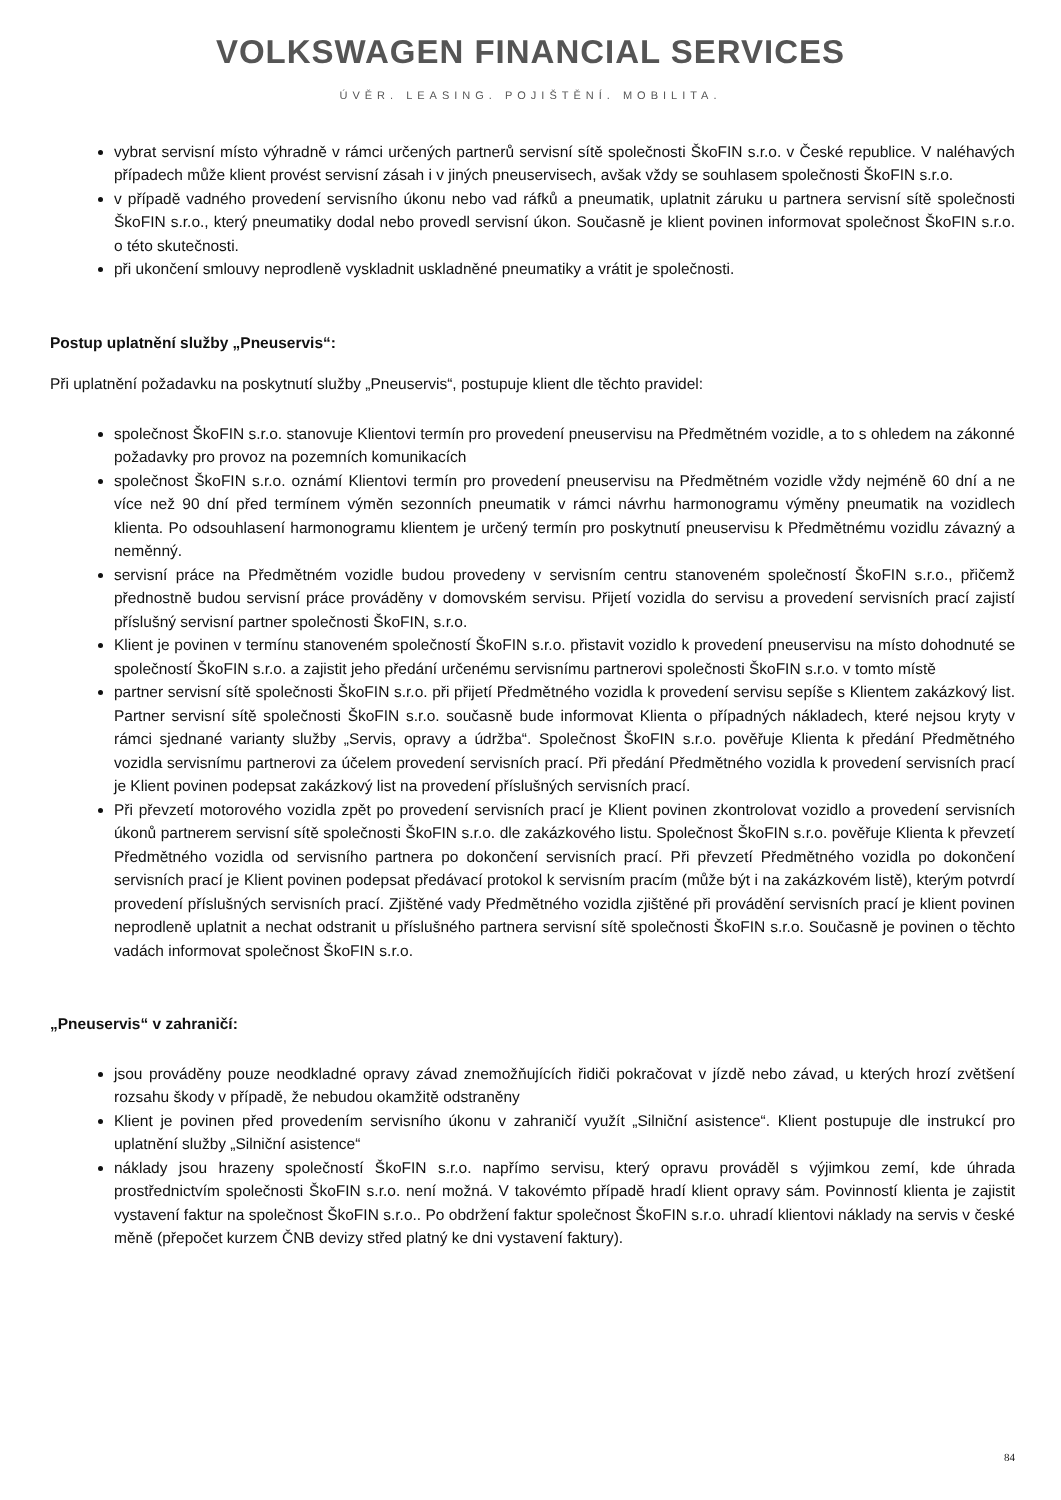VOLKSWAGEN FINANCIAL SERVICES
ÚVĚR. LEASING. POJIŠTĚNÍ. MOBILITA.
vybrat servisní místo výhradně v rámci určených partnerů servisní sítě společnosti ŠkoFIN s.r.o. v České republice. V naléhavých případech může klient provést servisní zásah i v jiných pneuservisech, avšak vždy se souhlasem společnosti ŠkoFIN s.r.o.
v případě vadného provedení servisního úkonu nebo vad ráfků a pneumatik, uplatnit záruku u partnera servisní sítě společnosti ŠkoFIN s.r.o., který pneumatiky dodal nebo provedl servisní úkon. Současně je klient povinen informovat společnost ŠkoFIN s.r.o. o této skutečnosti.
při ukončení smlouvy neprodleně vyskladnit uskladněné pneumatiky a vrátit je společnosti.
Postup uplatnění služby „Pneuservis“:
Při uplatnění požadavku na poskytnutí služby „Pneuservis“, postupuje klient dle těchto pravidel:
společnost ŠkoFIN s.r.o. stanovuje Klientovi termín pro provedení pneuservisu na Předmětném vozidle, a to s ohledem na zákonné požadavky pro provoz na pozemních komunikacích
společnost ŠkoFIN s.r.o. oznámí Klientovi termín pro provedení pneuservisu na Předmětném vozidle vždy nejméně 60 dní a ne více než 90 dní před termínem výměn sezonních pneumatik v rámci návrhu harmonogramu výměny pneumatik na vozidlech klienta. Po odsouhlasení harmonogramu klientem je určený termín pro poskytnutí pneuservisu k Předmětnému vozidlu závazný a neměnný.
servisní práce na Předmětném vozidle budou provedeny v servisním centru stanoveném společností ŠkoFIN s.r.o., přičemž přednostně budou servisní práce prováděny v domovském servisu. Přijetí vozidla do servisu a provedení servisních prací zajistí příslušný servisní partner společnosti ŠkoFIN, s.r.o.
Klient je povinen v termínu stanoveném společností ŠkoFIN s.r.o. přistavit vozidlo k provedení pneuservisu na místo dohodnuté se společností ŠkoFIN s.r.o. a zajistit jeho předání určenému servisnímu partnerovi společnosti ŠkoFIN s.r.o. v tomto místě
partner servisní sítě společnosti ŠkoFIN s.r.o. při přijetí Předmětného vozidla k provedení servisu sepíše s Klientem zakázkový list. Partner servisní sítě společnosti ŠkoFIN s.r.o. současně bude informovat Klienta o případných nákladech, které nejsou kryty v rámci sjednané varianty služby „Servis, opravy a údržba“. Společnost ŠkoFIN s.r.o. pověřuje Klienta k předání Předmětného vozidla servisnímu partnerovi za účelem provedení servisních prací. Při předání Předmětného vozidla k provedení servisních prací je Klient povinen podepsat zakázkový list na provedení příslušných servisních prací.
Při převzetí motorového vozidla zpět po provedení servisních prací je Klient povinen zkontrolovat vozidlo a provedení servisních úkonů partnerem servisní sítě společnosti ŠkoFIN s.r.o. dle zakázkového listu. Společnost ŠkoFIN s.r.o. pověřuje Klienta k převzetí Předmětného vozidla od servisního partnera po dokončení servisních prací. Při převzetí Předmětného vozidla po dokončení servisních prací je Klient povinen podepsat předávací protokol k servisním pracím (může být i na zakázkovém listě), kterým potvrdí provedení příslušných servisních prací. Zjištěné vady Předmětného vozidla zjištěné při provádění servisních prací je klient povinen neprodleně uplatnit a nechat odstranit u příslušného partnera servisní sítě společnosti ŠkoFIN s.r.o. Současně je povinen o těchto vadách informovat společnost ŠkoFIN s.r.o.
„Pneuservis“ v zahraničí:
jsou prováděny pouze neodkladné opravy závad znemožňujících řidiči pokračovat v jízdě nebo závad, u kterých hrozí zvětšení rozsahu škody v případě, že nebudou okamžitě odstraněny
Klient je povinen před provedením servisního úkonu v zahraničí využít „Silniční asistence“. Klient postupuje dle instrukcí pro uplatnění služby „Silniční asistence“
náklady jsou hrazeny společností ŠkoFIN s.r.o. napřímo servisu, který opravu prováděl s výjimkou zemí, kde úhrada prostřednictvím společnosti ŠkoFIN s.r.o. není možná. V takovémto případě hradí klient opravy sám. Povinností klienta je zajistit vystavení faktur na společnost ŠkoFIN s.r.o.. Po obdržení faktur společnost ŠkoFIN s.r.o. uhradí klientovi náklady na servis v české měně (přepočet kurzem ČNB devizy střed platný ke dni vystavení faktury).
84